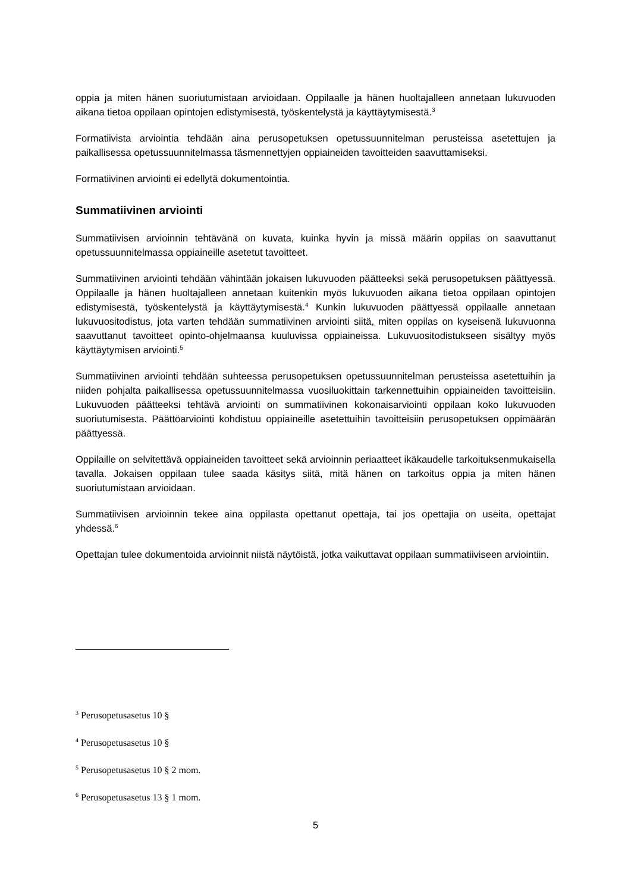oppia ja miten hänen suoriutumistaan arvioidaan. Oppilaalle ja hänen huoltajalleen annetaan lukuvuoden aikana tietoa oppilaan opintojen edistymisestä, työskentelystä ja käyttäytymisestä.<sup>3</sup>
Formatiivista arviointia tehdään aina perusopetuksen opetussuunnitelman perusteissa asetettujen ja paikallisessa opetussuunnitelmassa täsmennettyjen oppiaineiden tavoitteiden saavuttamiseksi.
Formatiivinen arviointi ei edellytä dokumentointia.
Summatiivinen arviointi
Summatiivisen arvioinnin tehtävänä on kuvata, kuinka hyvin ja missä määrin oppilas on saavuttanut opetussuunnitelmassa oppiaineille asetetut tavoitteet.
Summatiivinen arviointi tehdään vähintään jokaisen lukuvuoden päätteeksi sekä perusopetuksen päättyessä. Oppilaalle ja hänen huoltajalleen annetaan kuitenkin myös lukuvuoden aikana tietoa oppilaan opintojen edistymisestä, työskentelystä ja käyttäytymisestä.<sup>4</sup> Kunkin lukuvuoden päättyessä oppilaalle annetaan lukuvuositodistus, jota varten tehdään summatiivinen arviointi siitä, miten oppilas on kyseisenä lukuvuonna saavuttanut tavoitteet opinto-ohjelmaansa kuuluvissa oppiaineissa. Lukuvuositodistukseen sisältyy myös käyttäytymisen arviointi.<sup>5</sup>
Summatiivinen arviointi tehdään suhteessa perusopetuksen opetussuunnitelman perusteissa asetettuihin ja niiden pohjalta paikallisessa opetussuunnitelmassa vuosiluokittain tarkennettuihin oppiaineiden tavoitteisiin. Lukuvuoden päätteeksi tehtävä arviointi on summatiivinen kokonaisarviointi oppilaan koko lukuvuoden suoriutumisesta. Päättöarviointi kohdistuu oppiaineille asetettuihin tavoitteisiin perusopetuksen oppimäärän päättyessä.
Oppilaille on selvitettävä oppiaineiden tavoitteet sekä arvioinnin periaatteet ikäkaudelle tarkoituksenmukaisella tavalla. Jokaisen oppilaan tulee saada käsitys siitä, mitä hänen on tarkoitus oppia ja miten hänen suoriutumistaan arvioidaan.
Summatiivisen arvioinnin tekee aina oppilasta opettanut opettaja, tai jos opettajia on useita, opettajat yhdessä.<sup>6</sup>
Opettajan tulee dokumentoida arvioinnit niistä näytöistä, jotka vaikuttavat oppilaan summatiiviseen arviointiin.
<sup>3</sup> Perusopetusasetus 10 §
<sup>4</sup> Perusopetusasetus 10 §
<sup>5</sup> Perusopetusasetus 10 § 2 mom.
<sup>6</sup> Perusopetusasetus 13 § 1 mom.
5